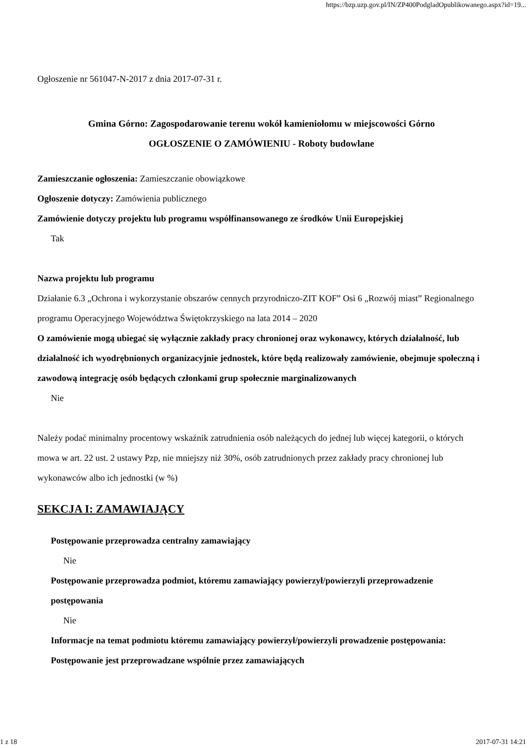https://bzp.uzp.gov.pl/IN/ZP400PodgladOpublikowanego.aspx?id=19...
Ogłoszenie nr 561047-N-2017 z dnia 2017-07-31 r.
Gmina Górno: Zagospodarowanie terenu wokół kamieniołomu w miejscowości Górno
OGŁOSZENIE O ZAMÓWIENIU - Roboty budowlane
Zamieszczanie ogłoszenia: Zamieszczanie obowiązkowe
Ogłoszenie dotyczy: Zamówienia publicznego
Zamówienie dotyczy projektu lub programu współfinansowanego ze środków Unii Europejskiej
Tak
Nazwa projektu lub programu
Działanie 6.3 „Ochrona i wykorzystanie obszarów cennych przyrodniczo-ZIT KOF” Osi 6 „Rozwój miast” Regionalnego programu Operacyjnego Województwa Świętokrzyskiego na lata 2014 – 2020
O zamówienie mogą ubiegać się wyłącznie zakłady pracy chronionej oraz wykonawcy, których działalność, lub działalność ich wyodrębnionych organizacyjnie jednostek, które będą realizowały zamówienie, obejmuje społeczną i zawodową integrację osób będących członkami grup społecznie marginalizowanych
Nie
Należy podać minimalny procentowy wskaźnik zatrudnienia osób należących do jednej lub więcej kategorii, o których mowa w art. 22 ust. 2 ustawy Pzp, nie mniejszy niż 30%, osób zatrudnionych przez zakłady pracy chronionej lub wykonawców albo ich jednostki (w %)
SEKCJA I: ZAMAWIAJĄCY
Postępowanie przeprowadza centralny zamawiający
Nie
Postępowanie przeprowadza podmiot, któremu zamawiający powierzył/powierzyli przeprowadzenie postępowania
Nie
Informacje na temat podmiotu któremu zamawiający powierzył/powierzyli prowadzenie postępowania:
Postępowanie jest przeprowadzane wspólnie przez zamawiających
1 z 18 2017-07-31 14:21